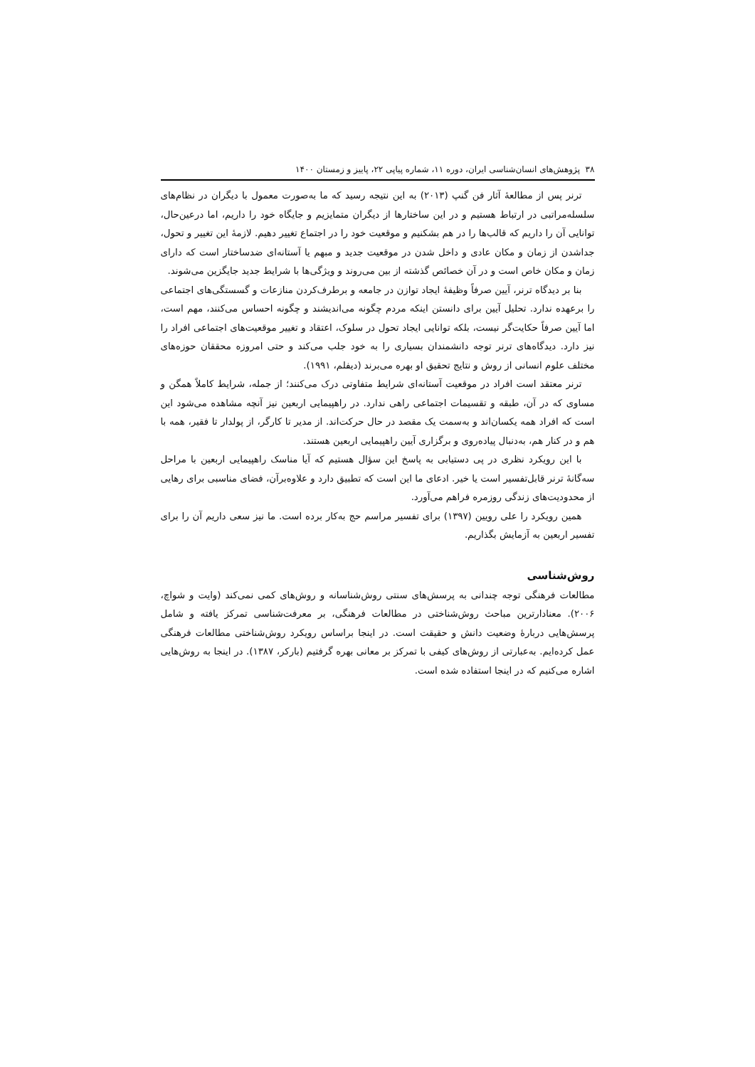۳۸ پژوهش‌های انسان‌شناسی ایران، دوره ۱۱، شماره پیاپی ۲۲، پاییز و زمستان ۱۴۰۰
ترنر پس از مطالعۀ آثار فن گنپ (۲۰۱۳) به این نتیجه رسید که ما به‌صورت معمول با دیگران در نظام‌های سلسله‌مراتبی در ارتباط هستیم و در این ساختارها از دیگران متمایزیم و جایگاه خود را داریم، اما درعین‌حال، توانایی آن را داریم که قالب‌ها را در هم بشکنیم و موقعیت خود را در اجتماع تغییر دهیم. لازمۀ این تغییر و تحول، جداشدن از زمان و مکان عادی و داخل شدن در موقعیت جدید و مبهم یا آستانه‌ای ضدساختار است که دارای زمان و مکان خاص است و در آن خصائص گذشته از بین می‌روند و ویژگی‌ها با شرایط جدید جایگزین می‌شوند.
بنا بر دیدگاه ترنر، آیین صرفاً وظیفۀ ایجاد توازن در جامعه و برطرف‌کردن منازعات و گسستگی‌های اجتماعی را برعهده ندارد. تحلیل آیین برای دانستن اینکه مردم چگونه می‌اندیشند و چگونه احساس می‌کنند، مهم است، اما آیین صرفاً حکایت‌گر نیست، بلکه توانایی ایجاد تحول در سلوک، اعتقاد و تغییر موقعیت‌های اجتماعی افراد را نیز دارد. دیدگاه‌های ترنر توجه دانشمندان بسیاری را به خود جلب می‌کند و حتی امروزه محققان حوزه‌های مختلف علوم انسانی از روش و نتایج تحقیق او بهره می‌برند (دیفلم، ۱۹۹۱).
ترنر معتقد است افراد در موقعیت آستانه‌ای شرایط متفاوتی درک می‌کنند؛ از جمله، شرایط کاملاً همگن و مساوی که در آن، طبقه و تقسیمات اجتماعی راهی ندارد. در راهپیمایی اربعین نیز آنچه مشاهده می‌شود این است که افراد همه یکسان‌اند و به‌سمت یک مقصد در حال حرکت‌اند. از مدیر تا کارگر، از پولدار تا فقیر، همه با هم و در کنار هم، به‌دنبال پیاده‌روی و برگزاری آیین راهپیمایی اربعین هستند.
با این رویکرد نظری در پی دستیابی به پاسخ این سؤال هستیم که آیا مناسک راهپیمایی اربعین با مراحل سه‌گانۀ ترنر قابل‌تفسیر است یا خیر. ادعای ما این است که تطبیق دارد و علاوه‌برآن، فضای مناسبی برای رهایی از محدودیت‌های زندگی روزمره فراهم می‌آورد.
همین رویکرد را علی رویین (۱۳۹۷) برای تفسیر مراسم حج به‌کار برده است. ما نیز سعی داریم آن را برای تفسیر اربعین به آزمایش بگذاریم.
روش‌شناسی
مطالعات فرهنگی توجه چندانی به پرسش‌های سنتی روش‌شناسانه و روش‌های کمی نمی‌کند (وایت و شواچ، ۲۰۰۶). معنادارترین مباحث روش‌شناختی در مطالعات فرهنگی، بر معرفت‌شناسی تمرکز یافته و شامل پرسش‌هایی دربارۀ وضعیت دانش و حقیقت است. در اینجا براساس رویکرد روش‌شناختی مطالعات فرهنگی عمل کرده‌ایم. به‌عبارتی از روش‌های کیفی با تمرکز بر معانی بهره گرفتیم (بارکر، ۱۳۸۷). در اینجا به روش‌هایی اشاره می‌کنیم که در اینجا استفاده شده است.